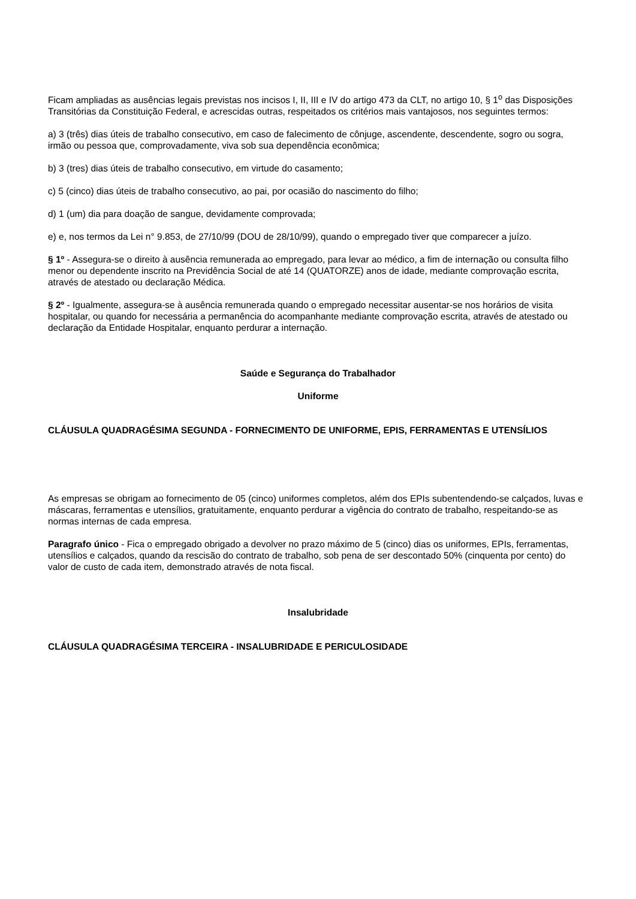Ficam ampliadas as ausências legais previstas nos incisos I, II, III e IV do artigo 473 da CLT, no artigo 10, § 1<sup>o</sup> das Disposições Transitórias da Constituição Federal, e acrescidas outras, respeitados os critérios mais vantajosos, nos seguintes termos:
a) 3 (três) dias úteis de trabalho consecutivo, em caso de falecimento de cônjuge, ascendente, descendente, sogro ou sogra, irmão ou pessoa que, comprovadamente, viva sob sua dependência econômica;
b) 3 (tres) dias úteis de trabalho consecutivo, em virtude do casamento;
c) 5 (cinco) dias úteis de trabalho consecutivo, ao pai, por ocasião do nascimento do filho;
d) 1 (um) dia para doação de sangue, devidamente comprovada;
e) e, nos termos da Lei n° 9.853, de 27/10/99 (DOU de 28/10/99), quando o empregado tiver que comparecer a juízo.
§ 1º - Assegura-se o direito à ausência remunerada ao empregado, para levar ao médico, a fim de internação ou consulta filho menor ou dependente inscrito na Previdência Social de até 14 (QUATORZE) anos de idade, mediante comprovação escrita, através de atestado ou declaração Médica.
§ 2º - Igualmente, assegura-se à ausência remunerada quando o empregado necessitar ausentar-se nos horários de visita hospitalar, ou quando for necessária a permanência do acompanhante mediante comprovação escrita, através de atestado ou declaração da Entidade Hospitalar, enquanto perdurar a internação.
Saúde e Segurança do Trabalhador
Uniforme
CLÁUSULA QUADRAGÉSIMA SEGUNDA - FORNECIMENTO DE UNIFORME, EPIS, FERRAMENTAS E UTENSÍLIOS
As empresas se obrigam ao fornecimento de 05 (cinco) uniformes completos, além dos EPIs subentendendo-se calçados, luvas e máscaras, ferramentas e utensílios, gratuitamente, enquanto perdurar a vigência do contrato de trabalho, respeitando-se as normas internas de cada empresa.
Paragrafo único - Fica o empregado obrigado a devolver no prazo máximo de 5 (cinco) dias os uniformes, EPIs, ferramentas, utensílios e calçados, quando da rescisão do contrato de trabalho, sob pena de ser descontado 50% (cinquenta por cento) do valor de custo de cada item, demonstrado através de nota fiscal.
Insalubridade
CLÁUSULA QUADRAGÉSIMA TERCEIRA - INSALUBRIDADE E PERICULOSIDADE